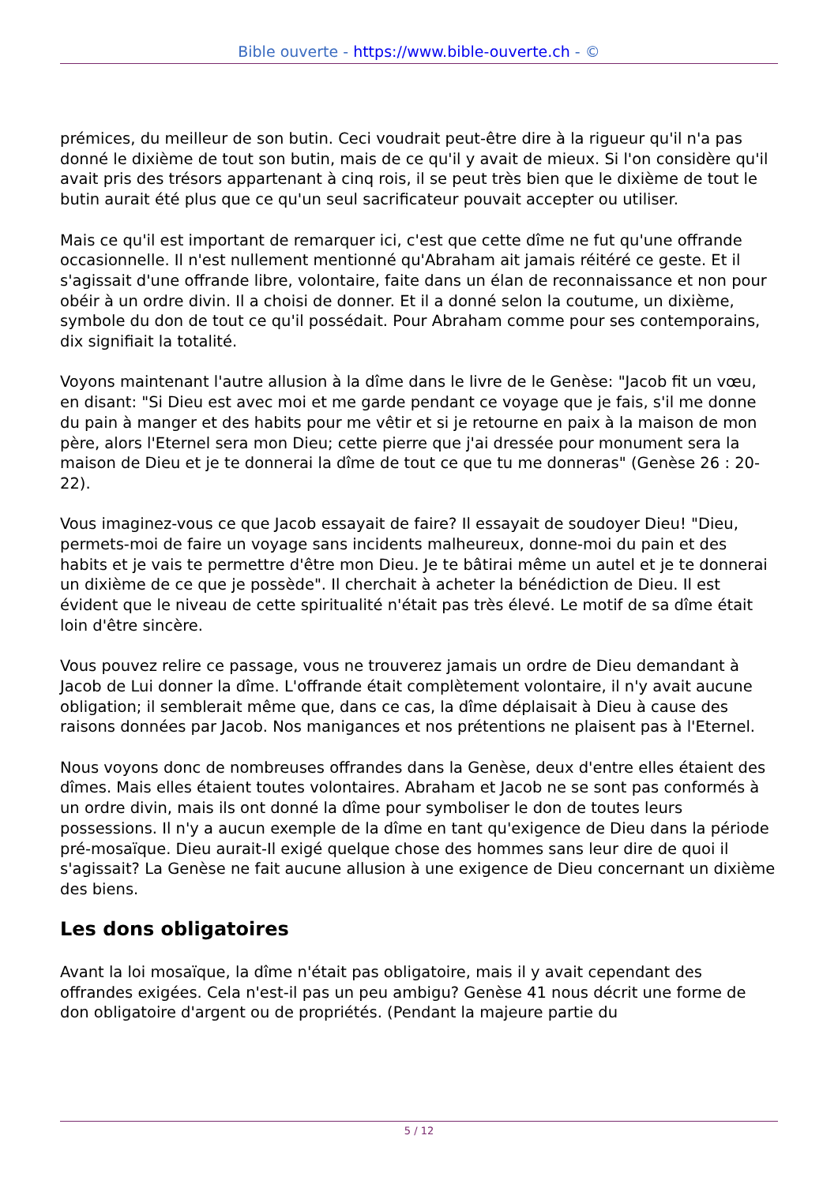Bible ouverte - https://www.bible-ouverte.ch - ©
prémices, du meilleur de son butin. Ceci voudrait peut-être dire à la rigueur qu'il n'a pas donné le dixième de tout son butin, mais de ce qu'il y avait de mieux. Si l'on considère qu'il avait pris des trésors appartenant à cinq rois, il se peut très bien que le dixième de tout le butin aurait été plus que ce qu'un seul sacrificateur pouvait accepter ou utiliser.
Mais ce qu'il est important de remarquer ici, c'est que cette dîme ne fut qu'une offrande occasionnelle. Il n'est nullement mentionné qu'Abraham ait jamais réitéré ce geste. Et il s'agissait d'une offrande libre, volontaire, faite dans un élan de reconnaissance et non pour obéir à un ordre divin. Il a choisi de donner. Et il a donné selon la coutume, un dixième, symbole du don de tout ce qu'il possédait. Pour Abraham comme pour ses contemporains, dix signifiait la totalité.
Voyons maintenant l'autre allusion à la dîme dans le livre de le Genèse: "Jacob fit un vœu, en disant: "Si Dieu est avec moi et me garde pendant ce voyage que je fais, s'il me donne du pain à manger et des habits pour me vêtir et si je retourne en paix à la maison de mon père, alors l'Eternel sera mon Dieu; cette pierre que j'ai dressée pour monument sera la maison de Dieu et je te donnerai la dîme de tout ce que tu me donneras" (Genèse 26 : 20-22).
Vous imaginez-vous ce que Jacob essayait de faire? Il essayait de soudoyer Dieu! "Dieu, permets-moi de faire un voyage sans incidents malheureux, donne-moi du pain et des habits et je vais te permettre d'être mon Dieu. Je te bâtirai même un autel et je te donnerai un dixième de ce que je possède". Il cherchait à acheter la bénédiction de Dieu. Il est évident que le niveau de cette spiritualité n'était pas très élevé. Le motif de sa dîme était loin d'être sincère.
Vous pouvez relire ce passage, vous ne trouverez jamais un ordre de Dieu demandant à Jacob de Lui donner la dîme. L'offrande était complètement volontaire, il n'y avait aucune obligation; il semblerait même que, dans ce cas, la dîme déplaisait à Dieu à cause des raisons données par Jacob. Nos manigances et nos prétentions ne plaisent pas à l'Eternel.
Nous voyons donc de nombreuses offrandes dans la Genèse, deux d'entre elles étaient des dîmes. Mais elles étaient toutes volontaires. Abraham et Jacob ne se sont pas conformés à un ordre divin, mais ils ont donné la dîme pour symboliser le don de toutes leurs possessions. Il n'y a aucun exemple de la dîme en tant qu'exigence de Dieu dans la période pré-mosaïque. Dieu aurait-Il exigé quelque chose des hommes sans leur dire de quoi il s'agissait? La Genèse ne fait aucune allusion à une exigence de Dieu concernant un dixième des biens.
Les dons obligatoires
Avant la loi mosaïque, la dîme n'était pas obligatoire, mais il y avait cependant des offrandes exigées. Cela n'est-il pas un peu ambigu? Genèse 41 nous décrit une forme de don obligatoire d'argent ou de propriétés. (Pendant la majeure partie du
5 / 12